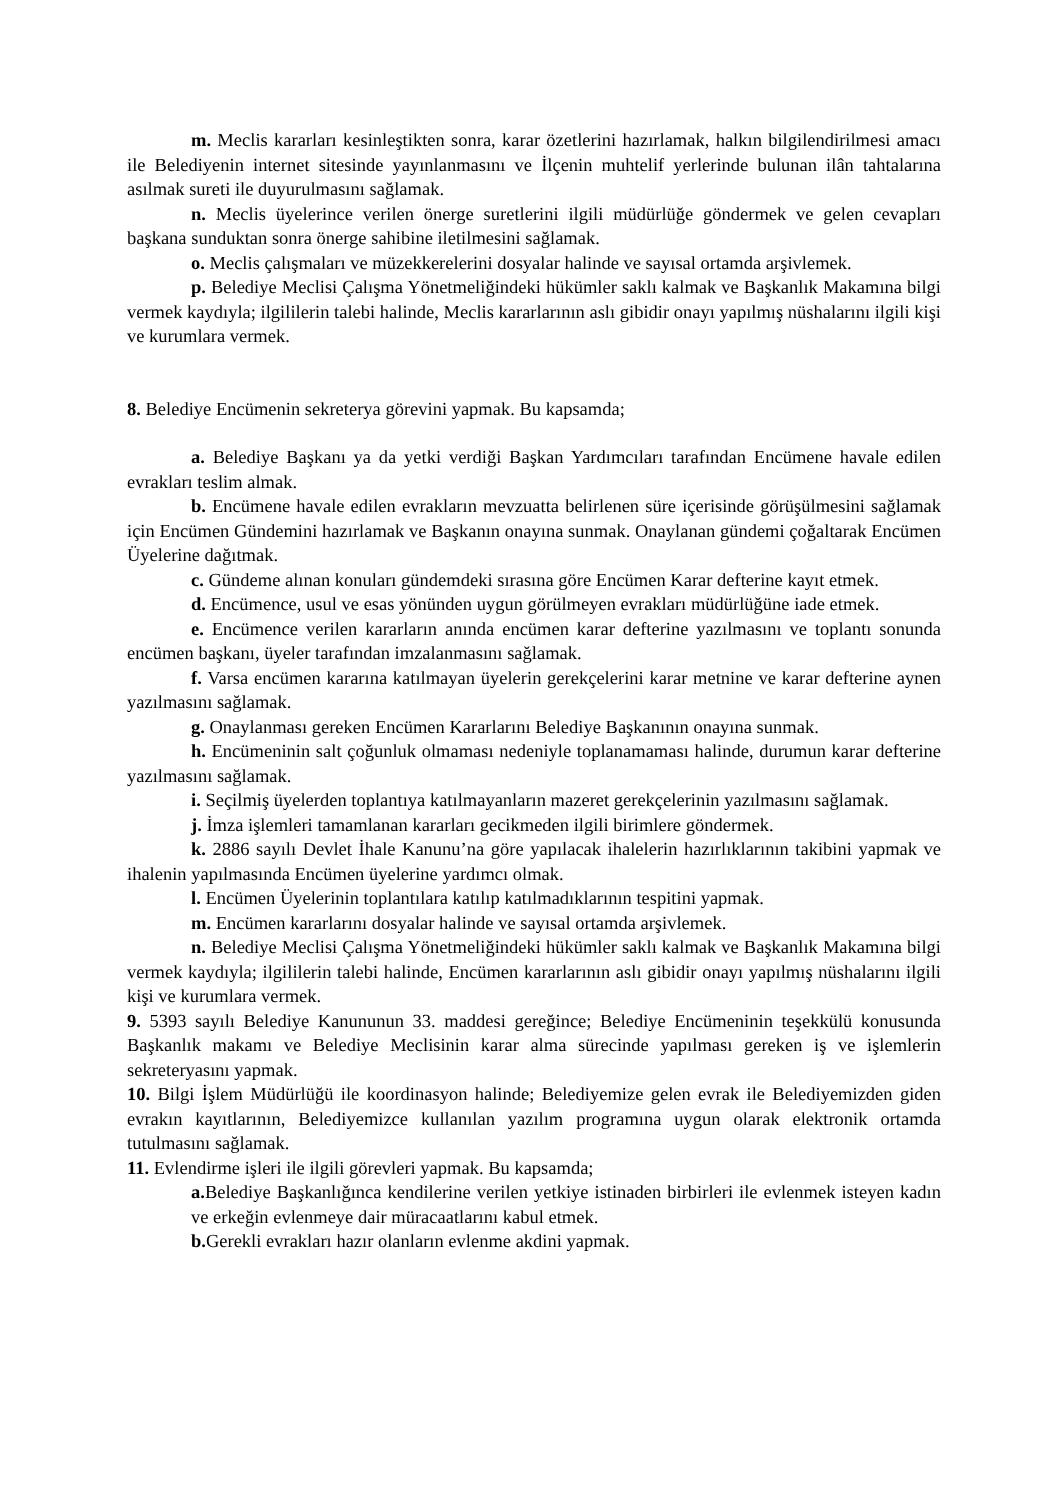m. Meclis kararları kesinleştikten sonra, karar özetlerini hazırlamak, halkın bilgilendirilmesi amacı ile Belediyenin internet sitesinde yayınlanmasını ve İlçenin muhtelif yerlerinde bulunan ilân tahtalarına asılmak sureti ile duyurulmasını sağlamak.
n. Meclis üyelerince verilen önerge suretlerini ilgili müdürlüğe göndermek ve gelen cevapları başkana sunduktan sonra önerge sahibine iletilmesini sağlamak.
o. Meclis çalışmaları ve müzekkerelerini dosyalar halinde ve sayısal ortamda arşivlemek.
p. Belediye Meclisi Çalışma Yönetmeliğindeki hükümler saklı kalmak ve Başkanlık Makamına bilgi vermek kaydıyla; ilgililerin talebi halinde, Meclis kararlarının aslı gibidir onayı yapılmış nüshalarını ilgili kişi ve kurumlara vermek.
8. Belediye Encümenin sekreterya görevini yapmak. Bu kapsamda;
a. Belediye Başkanı ya da yetki verdiği Başkan Yardımcıları tarafından Encümene havale edilen evrakları teslim almak.
b. Encümene havale edilen evrakların mevzuatta belirlenen süre içerisinde görüşülmesini sağlamak için Encümen Gündemini hazırlamak ve Başkanın onayına sunmak. Onaylanan gündemi çoğaltarak Encümen Üyelerine dağıtmak.
c. Gündeme alınan konuları gündemdeki sırasına göre Encümen Karar defterine kayıt etmek.
d. Encümence, usul ve esas yönünden uygun görülmeyen evrakları müdürlüğüne iade etmek.
e. Encümence verilen kararların anında encümen karar defterine yazılmasını ve toplantı sonunda encümen başkanı, üyeler tarafından imzalanmasını sağlamak.
f. Varsa encümen kararına katılmayan üyelerin gerekçelerini karar metnine ve karar defterine aynen yazılmasını sağlamak.
g. Onaylanması gereken Encümen Kararlarını Belediye Başkanının onayına sunmak.
h. Encümeninin salt çoğunluk olmaması nedeniyle toplanamaması halinde, durumun karar defterine yazılmasını sağlamak.
i. Seçilmiş üyelerden toplantıya katılmayanların mazeret gerekçelerinin yazılmasını sağlamak.
j. İmza işlemleri tamamlanan kararları gecikmeden ilgili birimlere göndermek.
k. 2886 sayılı Devlet İhale Kanunu’na göre yapılacak ihalelerin hazırlıklarının takibini yapmak ve ihalenin yapılmasında Encümen üyelerine yardımcı olmak.
l. Encümen Üyelerinin toplantılara katılıp katılmadıklarının tespitini yapmak.
m. Encümen kararlarını dosyalar halinde ve sayısal ortamda arşivlemek.
n. Belediye Meclisi Çalışma Yönetmeliğindeki hükümler saklı kalmak ve Başkanlık Makamına bilgi vermek kaydıyla; ilgililerin talebi halinde, Encümen kararlarının aslı gibidir onayı yapılmış nüshalarını ilgili kişi ve kurumlara vermek.
9. 5393 sayılı Belediye Kanununun 33. maddesi gereğince; Belediye Encümeninin teşekkülü konusunda Başkanlık makamı ve Belediye Meclisinin karar alma sürecinde yapılması gereken iş ve işlemlerin sekreteryasını yapmak.
10. Bilgi İşlem Müdürlüğü ile koordinasyon halinde; Belediyemize gelen evrak ile Belediyemizden giden evrakın kayıtlarının, Belediyemizce kullanılan yazılım programına uygun olarak elektronik ortamda tutulmasını sağlamak.
11. Evlendirme işleri ile ilgili görevleri yapmak. Bu kapsamda;
a. Belediye Başkanlığınca kendilerine verilen yetkiye istinaden birbirleri ile evlenmek isteyen kadın ve erkeğin evlenmeye dair müracaatlarını kabul etmek.
b. Gerekli evrakları hazır olanların evlenme akdini yapmak.